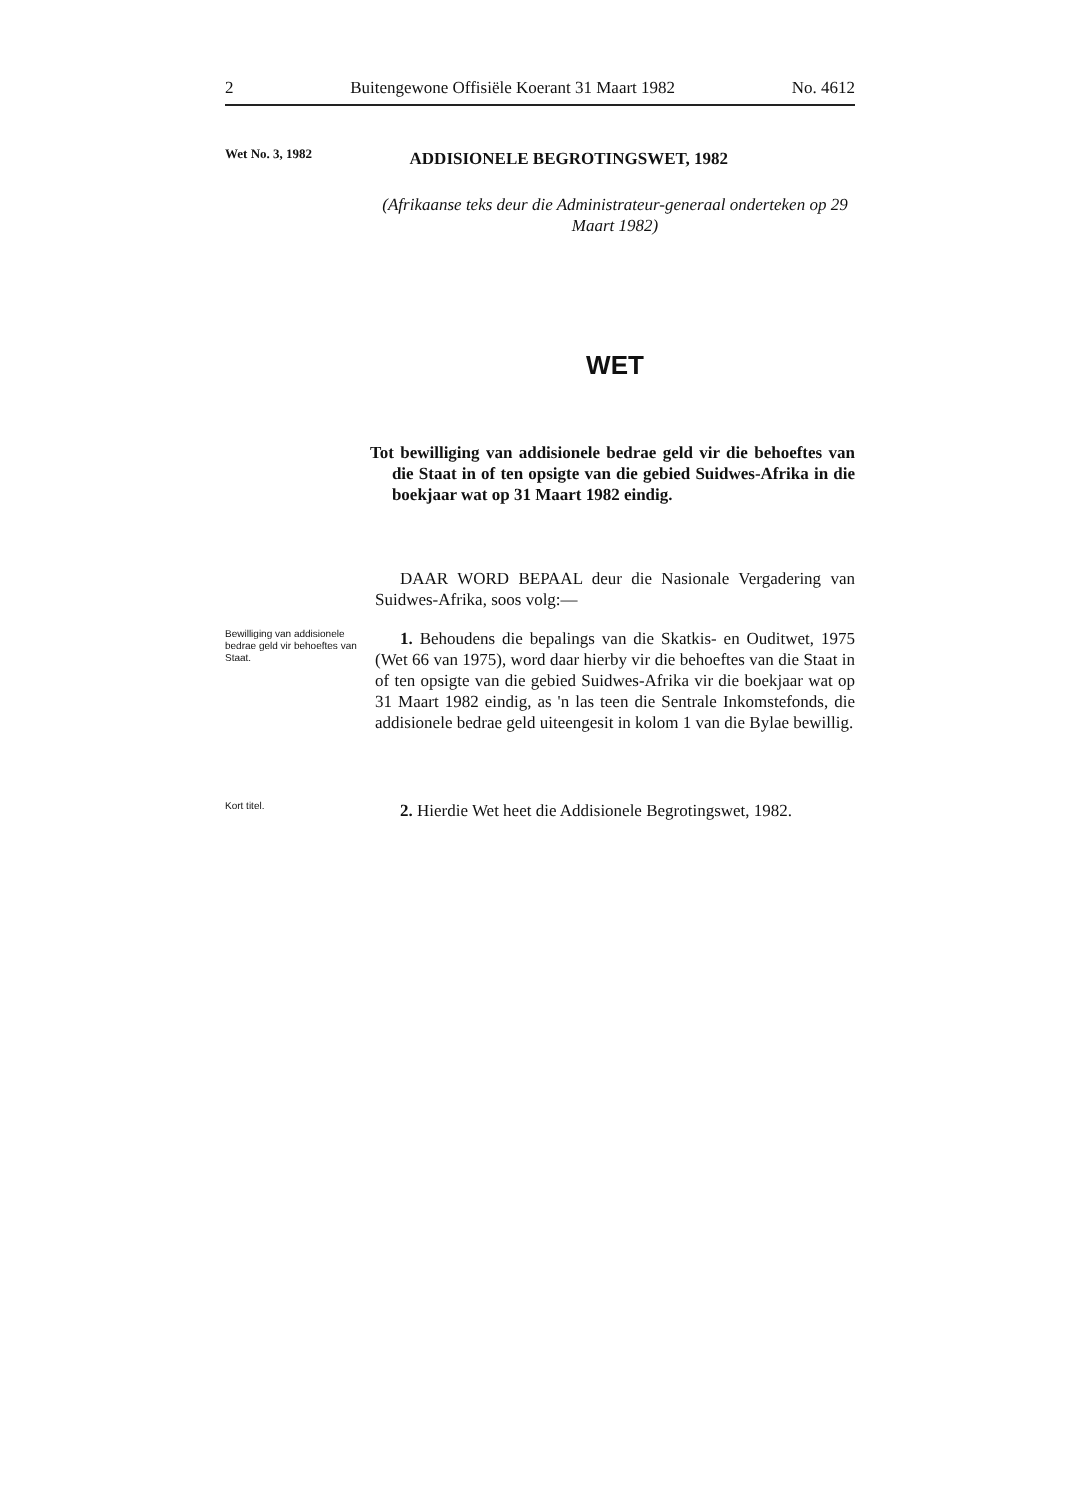2 Buitengewone Offisiële Koerant 31 Maart 1982 No. 4612
Wet No. 3, 1982
ADDISIONELE BEGROTINGSWET, 1982
(Afrikaanse teks deur die Administrateur-generaal onderteken op 29 Maart 1982)
WET
Tot bewilliging van addisionele bedrae geld vir die behoeftes van die Staat in of ten opsigte van die gebied Suidwes-Afrika in die boekjaar wat op 31 Maart 1982 eindig.
DAAR WORD BEPAAL deur die Nasionale Vergadering van Suidwes-Afrika, soos volg:—
Bewilliging van addisionele bedrae geld vir behoeftes van Staat.
1. Behoudens die bepalings van die Skatkis- en Ouditwet, 1975 (Wet 66 van 1975), word daar hierby vir die behoeftes van die Staat in of ten opsigte van die gebied Suidwes-Afrika vir die boekjaar wat op 31 Maart 1982 eindig, as 'n las teen die Sentrale Inkomstefonds, die addisionele bedrae geld uiteengesit in kolom 1 van die Bylae bewillig.
Kort titel.
2. Hierdie Wet heet die Addisionele Begrotingswet, 1982.